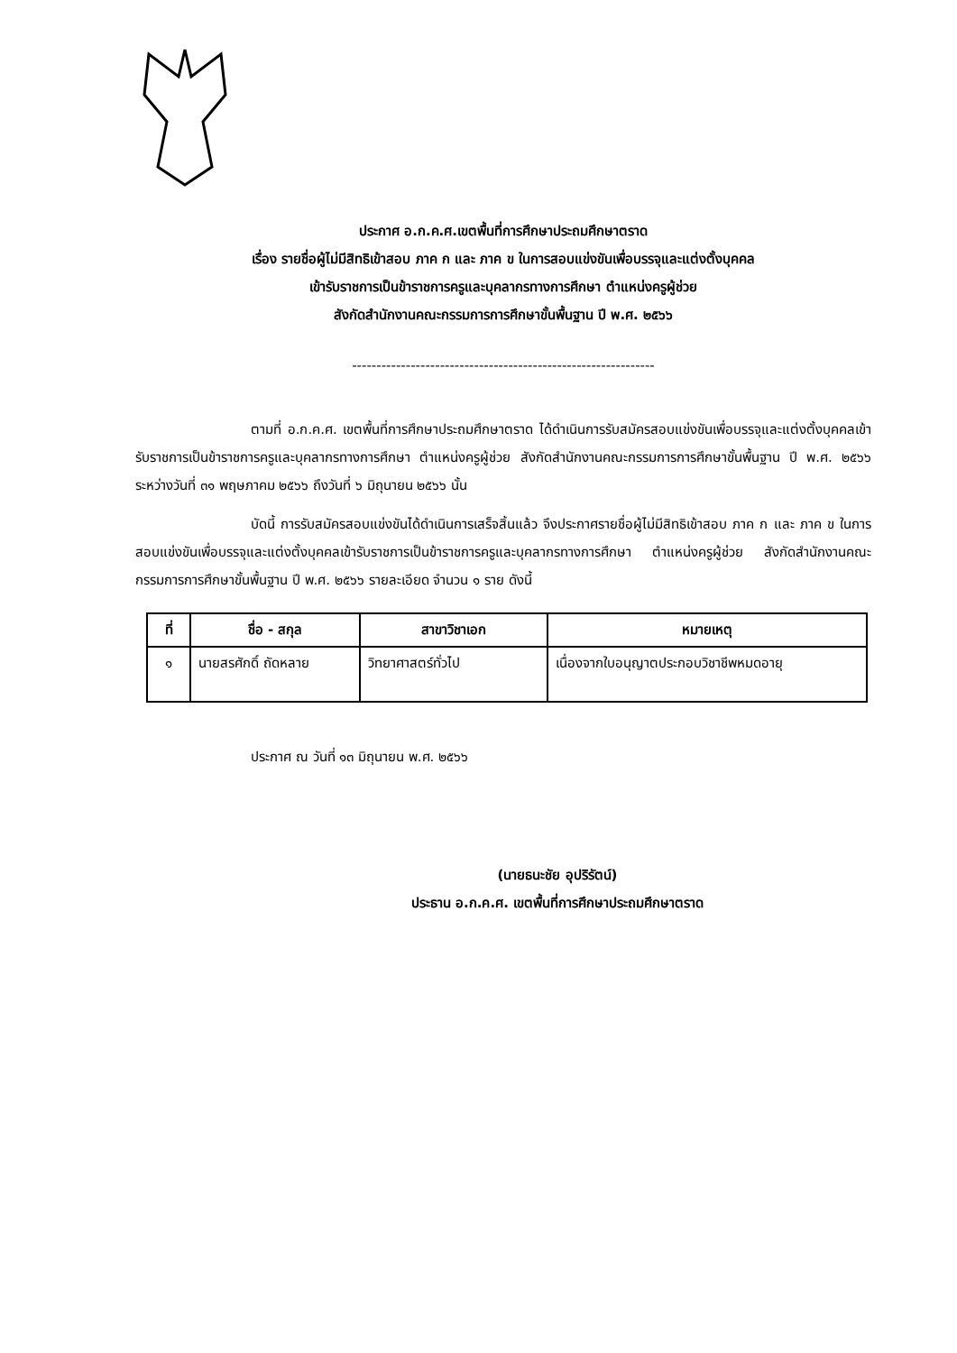ประกาศ อ.ก.ค.ศ.เขตพื้นที่การศึกษาประถมศึกษาตราด
เรื่อง รายชื่อผู้ไม่มีสิทธิเข้าสอบ ภาค ก และ ภาค ข ในการสอบแข่งขันเพื่อบรรจุและแต่งตั้งบุคคล
เข้ารับราชการเป็นข้าราชการครูและบุคลากรทางการศึกษา ตำแหน่งครูผู้ช่วย
สังกัดสำนักงานคณะกรรมการการศึกษาขั้นพื้นฐาน ปี พ.ศ. ๒๕๖๖
--------------------------------------------------------------
ตามที่ อ.ก.ค.ศ. เขตพื้นที่การศึกษาประถมศึกษาตราด ได้ดำเนินการรับสมัครสอบแข่งขันเพื่อบรรจุและแต่งตั้งบุคคลเข้ารับราชการเป็นข้าราชการครูและบุคลากรทางการศึกษา ตำแหน่งครูผู้ช่วย สังกัดสำนักงานคณะกรรมการการศึกษาขั้นพื้นฐาน ปี พ.ศ. ๒๕๖๖ ระหว่างวันที่ ๓๑ พฤษภาคม ๒๕๖๖ ถึงวันที่ ๖ มิถุนายน ๒๕๖๖ นั้น
บัดนี้ การรับสมัครสอบแข่งขันได้ดำเนินการเสร็จสิ้นแล้ว จึงประกาศรายชื่อผู้ไม่มีสิทธิเข้าสอบ ภาค ก และ ภาค ข ในการสอบแข่งขันเพื่อบรรจุและแต่งตั้งบุคคลเข้ารับราชการเป็นข้าราชการครูและบุคลากรทางการศึกษา ตำแหน่งครูผู้ช่วย สังกัดสำนักงานคณะกรรมการการศึกษาขั้นพื้นฐาน ปี พ.ศ. ๒๕๖๖ รายละเอียด จำนวน ๑ ราย ดังนี้
| ที่ | ชื่อ - สกุล | สาขาวิชาเอก | หมายเหตุ |
| --- | --- | --- | --- |
| ๑ | นายสรศักดิ์ ถัดหลาย | วิทยาศาสตร์ทั่วไป | เนื่องจากใบอนุญาตประกอบวิชาชีพหมดอายุ |
ประกาศ ณ วันที่ ๑๓ มิถุนายน พ.ศ. ๒๕๖๖
(นายธนะชัย อุปริรัตน์)
ประธาน อ.ก.ค.ศ. เขตพื้นที่การศึกษาประถมศึกษาตราด